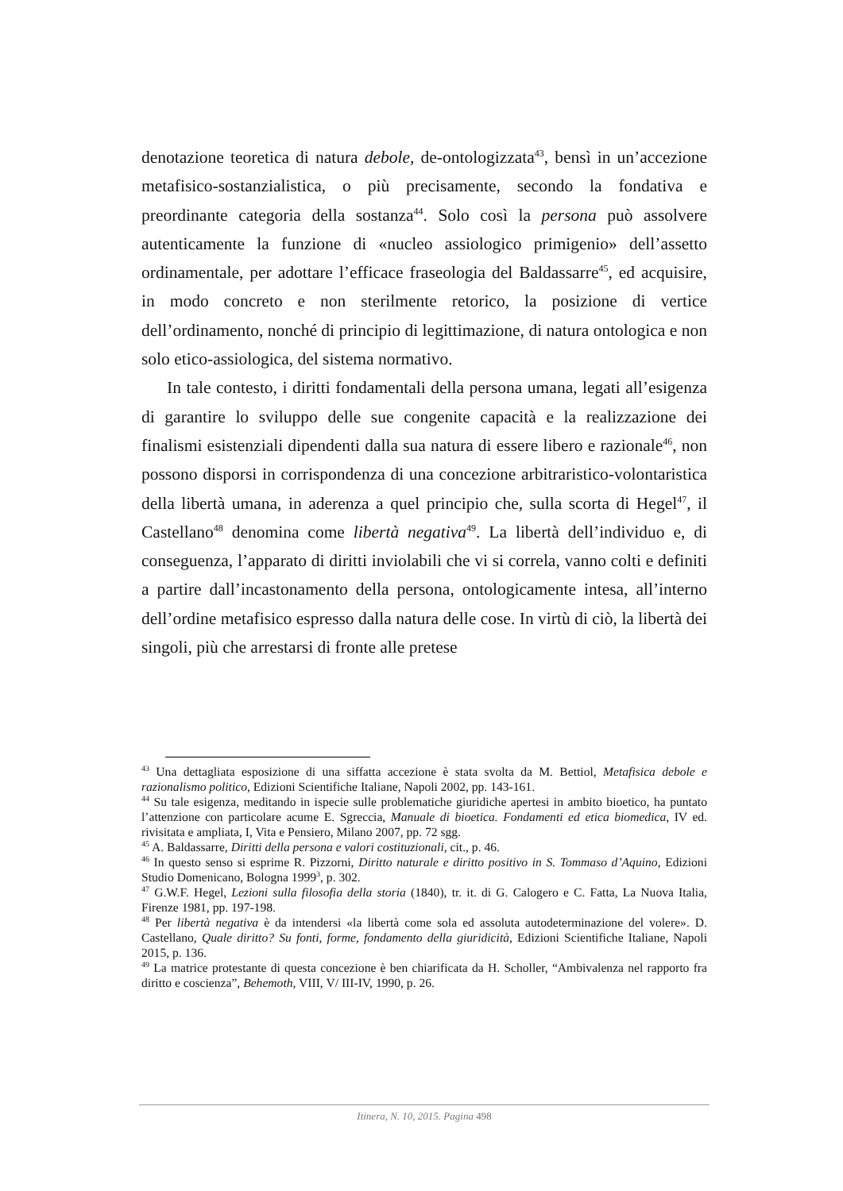denotazione teoretica di natura debole, de-ontologizzata<sup>43</sup>, bensì in un’accezione metafisico-sostanzialistica, o più precisamente, secondo la fondativa e preordinante categoria della sostanza<sup>44</sup>. Solo così la persona può assolvere autenticamente la funzione di «nucleo assiologico primigenio» dell’assetto ordinamentale, per adottare l’efficace fraseologia del Baldassarre<sup>45</sup>, ed acquisire, in modo concreto e non sterilmente retorico, la posizione di vertice dell’ordinamento, nonché di principio di legittimazione, di natura ontologica e non solo etico-assiologica, del sistema normativo.
In tale contesto, i diritti fondamentali della persona umana, legati all’esigenza di garantire lo sviluppo delle sue congenite capacità e la realizzazione dei finalismi esistenziali dipendenti dalla sua natura di essere libero e razionale<sup>46</sup>, non possono disporsi in corrispondenza di una concezione arbitraristico-volontaristica della libertà umana, in aderenza a quel principio che, sulla scorta di Hegel<sup>47</sup>, il Castellano<sup>48</sup> denomina come libertà negativa<sup>49</sup>. La libertà dell’individuo e, di conseguenza, l’apparato di diritti inviolabili che vi si correla, vanno colti e definiti a partire dall’incastonamento della persona, ontologicamente intesa, all’interno dell’ordine metafisico espresso dalla natura delle cose. In virtù di ciò, la libertà dei singoli, più che arrestarsi di fronte alle pretese
<sup>43</sup> Una dettagliata esposizione di una siffatta accezione è stata svolta da M. Bettiol, Metafisica debole e razionalismo politico, Edizioni Scientifiche Italiane, Napoli 2002, pp. 143-161.
<sup>44</sup> Su tale esigenza, meditando in ispecie sulle problematiche giuridiche apertesi in ambito bioetico, ha puntato l’attenzione con particolare acume E. Sgreccia, Manuale di bioetica. Fondamenti ed etica biomedica, IV ed. rivisitata e ampliata, I, Vita e Pensiero, Milano 2007, pp. 72 sgg.
<sup>45</sup> A. Baldassarre, Diritti della persona e valori costituzionali, cit., p. 46.
<sup>46</sup> In questo senso si esprime R. Pizzorni, Diritto naturale e diritto positivo in S. Tommaso d’Aquino, Edizioni Studio Domenicano, Bologna 1999<sup>3</sup>, p. 302.
<sup>47</sup> G.W.F. Hegel, Lezioni sulla filosofia della storia (1840), tr. it. di G. Calogero e C. Fatta, La Nuova Italia, Firenze 1981, pp. 197-198.
<sup>48</sup> Per libertà negativa è da intendersi «la libertà come sola ed assoluta autodeterminazione del volere». D. Castellano, Quale diritto? Su fonti, forme, fondamento della giuridicità, Edizioni Scientifiche Italiane, Napoli 2015, p. 136.
<sup>49</sup> La matrice protestante di questa concezione è ben chiarificata da H. Scholler, “Ambivalenza nel rapporto fra diritto e coscienza”, Behemoth, VIII, V/ III-IV, 1990, p. 26.
Itinera, N. 10, 2015. Pagina 498